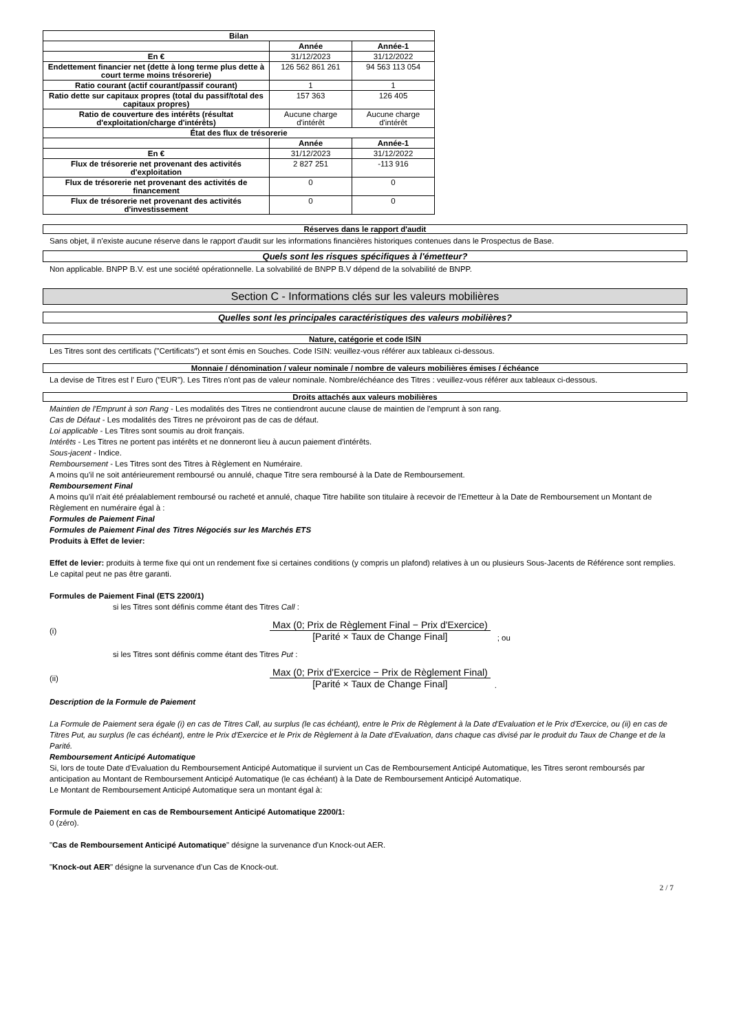| Bilan | | |
| --- | --- | --- |
| | Année | Année-1 |
| En € | 31/12/2023 | 31/12/2022 |
| Endettement financier net (dette à long terme plus dette à court terme moins trésorerie) | 126 562 861 261 | 94 563 113 054 |
| Ratio courant (actif courant/passif courant) | 1 | 1 |
| Ratio dette sur capitaux propres (total du passif/total des capitaux propres) | 157 363 | 126 405 |
| Ratio de couverture des intérêts (résultat d'exploitation/charge d'intérêts) | Aucune charge d'intérêt | Aucune charge d'intérêt |
| État des flux de trésorerie | | |
| | Année | Année-1 |
| En € | 31/12/2023 | 31/12/2022 |
| Flux de trésorerie net provenant des activités d'exploitation | 2 827 251 | -113 916 |
| Flux de trésorerie net provenant des activités de financement | 0 | 0 |
| Flux de trésorerie net provenant des activités d'investissement | 0 | 0 |
Réserves dans le rapport d'audit
Sans objet, il n'existe aucune réserve dans le rapport d'audit sur les informations financières historiques contenues dans le Prospectus de Base.
Quels sont les risques spécifiques à l'émetteur?
Non applicable. BNPP B.V. est une société opérationnelle. La solvabilité de BNPP B.V dépend de la solvabilité de BNPP.
Section C - Informations clés sur les valeurs mobilières
Quelles sont les principales caractéristiques des valeurs mobilières?
Nature, catégorie et code ISIN
Les Titres sont des certificats ("Certificats") et sont émis en Souches. Code ISIN: veuillez-vous référer aux tableaux ci-dessous.
Monnaie / dénomination / valeur nominale / nombre de valeurs mobilières émises / échéance
La devise de Titres est l' Euro ("EUR"). Les Titres n'ont pas de valeur nominale. Nombre/échéance des Titres : veuillez-vous référer aux tableaux ci-dessous.
Droits attachés aux valeurs mobilières
Maintien de l'Emprunt à son Rang - Les modalités des Titres ne contiendront aucune clause de maintien de l'emprunt à son rang.
Cas de Défaut - Les modalités des Titres ne prévoiront pas de cas de défaut.
Loi applicable - Les Titres sont soumis au droit français.
Intérêts - Les Titres ne portent pas intérêts et ne donneront lieu à aucun paiement d'intérêts.
Sous-jacent - Indice.
Remboursement - Les Titres sont des Titres à Règlement en Numéraire.
A moins qu'il ne soit antérieurement remboursé ou annulé, chaque Titre sera remboursé à la Date de Remboursement.
Remboursement Final
A moins qu'il n'ait été préalablement remboursé ou racheté et annulé, chaque Titre habilite son titulaire à recevoir de l'Emetteur à la Date de Remboursement un Montant de Règlement en numéraire égal à :
Formules de Paiement Final
Formules de Paiement Final des Titres Négociés sur les Marchés ETS
Produits à Effet de levier:
Effet de levier: produits à terme fixe qui ont un rendement fixe si certaines conditions (y compris un plafond) relatives à un ou plusieurs Sous-Jacents de Référence sont remplies. Le capital peut ne pas être garanti.
Formules de Paiement Final (ETS 2200/1)
si les Titres sont définis comme étant des Titres Call :
(i)
Max (0; Prix de Règlement Final − Prix d'Exercice)
[Parité × Taux de Change Final]
; ou
si les Titres sont définis comme étant des Titres Put :
(ii)
Max (0; Prix d'Exercice − Prix de Règlement Final)
[Parité × Taux de Change Final]
.
Description de la Formule de Paiement
La Formule de Paiement sera égale (i) en cas de Titres Call, au surplus (le cas échéant), entre le Prix de Règlement à la Date d'Evaluation et le Prix d'Exercice, ou (ii) en cas de Titres Put, au surplus (le cas échéant), entre le Prix d'Exercice et le Prix de Règlement à la Date d'Evaluation, dans chaque cas divisé par le produit du Taux de Change et de la Parité.
Remboursement Anticipé Automatique
Si, lors de toute Date d'Evaluation du Remboursement Anticipé Automatique il survient un Cas de Remboursement Anticipé Automatique, les Titres seront remboursés par anticipation au Montant de Remboursement Anticipé Automatique (le cas échéant) à la Date de Remboursement Anticipé Automatique.
Le Montant de Remboursement Anticipé Automatique sera un montant égal à:
Formule de Paiement en cas de Remboursement Anticipé Automatique 2200/1:
0 (zéro).
"Cas de Remboursement Anticipé Automatique" désigne la survenance d'un Knock-out AER.
"Knock-out AER" désigne la survenance d'un Cas de Knock-out.
2 / 7